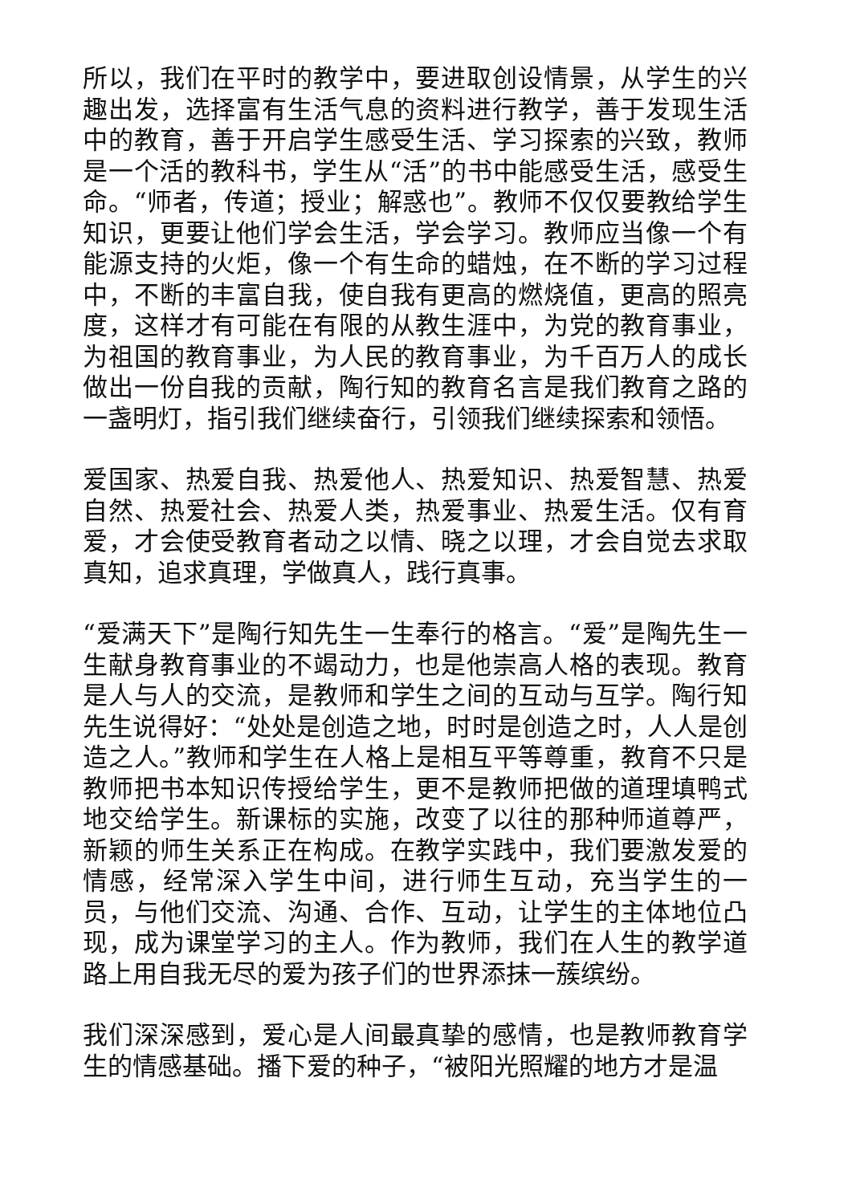所以，我们在平时的教学中，要进取创设情景，从学生的兴趣出发，选择富有生活气息的资料进行教学，善于发现生活中的教育，善于开启学生感受生活、学习探索的兴致，教师是一个活的教科书，学生从“活”的书中能感受生活，感受生命。“师者，传道；授业；解惑也”。教师不仅仅要教给学生知识，更要让他们学会生活，学会学习。教师应当像一个有能源支持的火炬，像一个有生命的蜡烛，在不断的学习过程中，不断的丰富自我，使自我有更高的燃烧值，更高的照亮度，这样才有可能在有限的从教生涯中，为党的教育事业，为祖国的教育事业，为人民的教育事业，为千百万人的成长做出一份自我的贡献，陶行知的教育名言是我们教育之路的一盏明灯，指引我们继续奋行，引领我们继续探索和领悟。
爱国家、热爱自我、热爱他人、热爱知识、热爱智慧、热爱自然、热爱社会、热爱人类，热爱事业、热爱生活。仅有育爱，才会使受教育者动之以情、晓之以理，才会自觉去求取真知，追求真理，学做真人，践行真事。
“爱满天下”是陶行知先生一生奉行的格言。“爱”是陶先生一生献身教育事业的不竭动力，也是他崇高人格的表现。教育是人与人的交流，是教师和学生之间的互动与互学。陶行知先生说得好：“处处是创造之地，时时是创造之时，人人是创造之人。”教师和学生在人格上是相互平等尊重，教育不只是教师把书本知识传授给学生，更不是教师把做的道理填鸭式地交给学生。新课标的实施，改变了以往的那种师道尊严，新颖的师生关系正在构成。在教学实践中，我们要激发爱的情感，经常深入学生中间，进行师生互动，充当学生的一员，与他们交流、沟通、合作、互动，让学生的主体地位凸现，成为课堂学习的主人。作为教师，我们在人生的教学道路上用自我无尽的爱为孩子们的世界添抹一蔟缤纷。
我们深深感到，爱心是人间最真挚的感情，也是教师教育学生的情感基础。播下爱的种子，“被阳光照耀的地方才是温